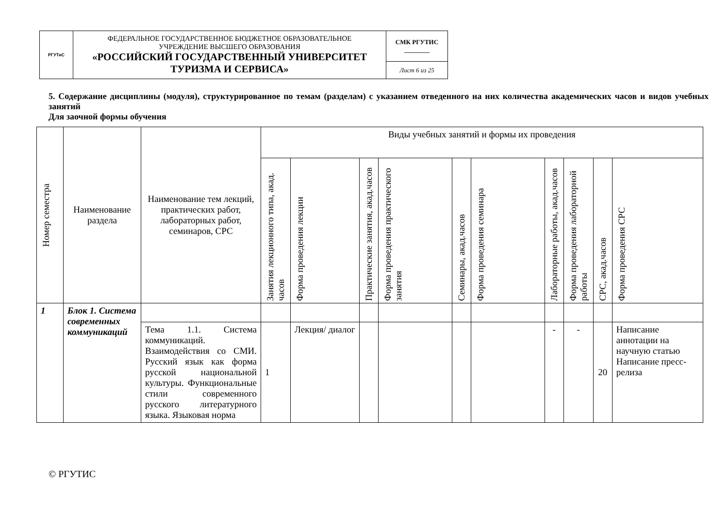| РГУТиС | ФЕДЕРАЛЬНОЕ ГОСУДАРСТВЕННОЕ БЮДЖЕТНОЕ ОБРАЗОВАТЕЛЬНОЕ УЧРЕЖДЕНИЕ ВЫСШЕГО ОБРАЗОВАНИЯ «РОССИЙСКИЙ ГОСУДАРСТВЕННЫЙ УНИВЕРСИТЕТ ТУРИЗМА И СЕРВИСА» | СМК РГУТИС ________ |
| | | Лист 6 из 25 |
5. Содержание дисциплины (модуля), структурированное по темам (разделам) с указанием отведенного на них количества академических часов и видов учебных занятий
Для заочной формы обучения
| Номер семестра | Наименование раздела | Наименование тем лекций, практических работ, лабораторных работ, семинаров, СРС | Виды учебных занятий и формы их проведения | | | | | | | | | | |
| --- | --- | --- | --- | --- | --- | --- | --- | --- | --- | --- | --- | --- | --- |
| | | | Занятия лекционного типа, акад. часов | Форма проведения лекции | Практические занятия, акад.часов | Форма проведения практического занятия | Семинары, акад.часов | Форма проведения семинара | Лабораторные работы, акад.часов | Форма проведения лабораторной работы | СРС, акад.часов | Форма проведения СРС | |
| 1 | Блок 1. Система современных коммуникаций | | | | | | | | | | | | |
| | | Тема 1.1. Система коммуникаций. Взаимодействия со СМИ. Русский язык как форма русской национальной культуры. Функциональные стили современного русского литературного языка. Языковая норма | 1 | Лекция/ диалог | | | | | - | - | 20 | Написание аннотации на научную статью Написание пресс-релиза | |
© РГУТИС